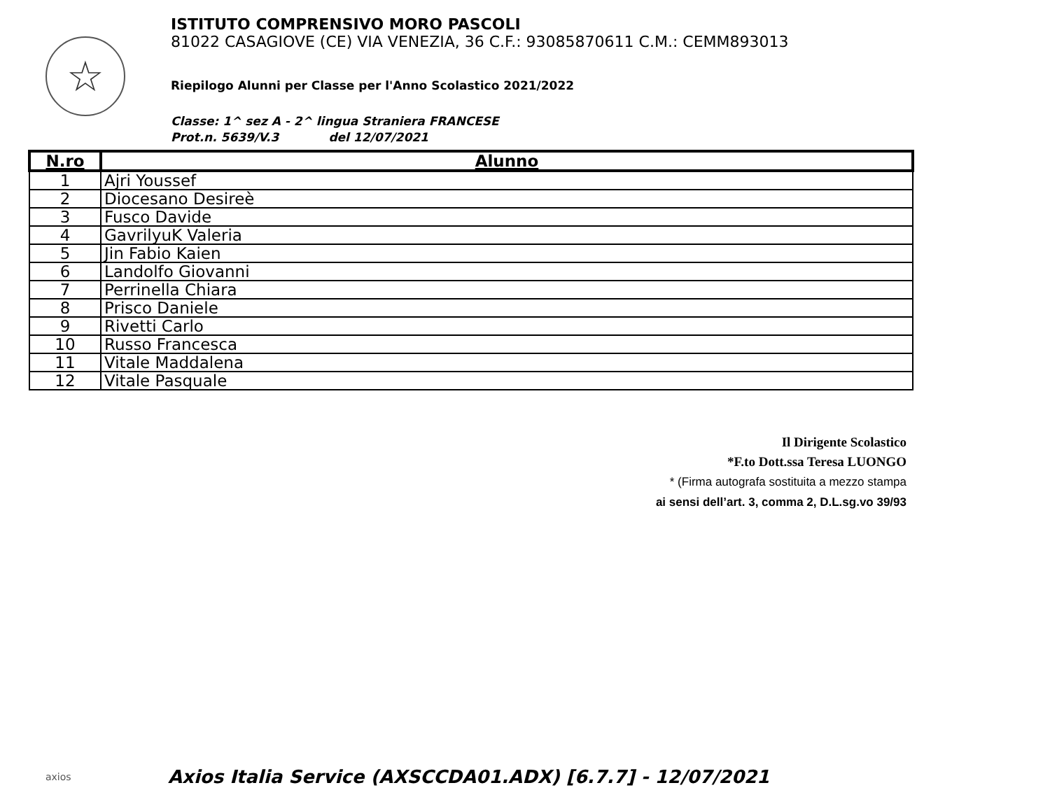☆
ISTITUTO COMPRENSIVO MORO PASCOLI
81022 CASAGIOVE (CE) VIA VENEZIA, 36 C.F.: 93085870611 C.M.: CEMM893013
Riepilogo Alunni per Classe per l'Anno Scolastico 2021/2022
Classe: 1^ sez A - 2^ lingua Straniera FRANCESE
Prot.n. 5639/V.3 del 12/07/2021
| N.ro | Alunno |
| --- | --- |
| 1 | Ajri Youssef |
| 2 | Diocesano Desireè |
| 3 | Fusco Davide |
| 4 | GavrilyuK Valeria |
| 5 | Jin Fabio Kaien |
| 6 | Landolfo Giovanni |
| 7 | Perrinella Chiara |
| 8 | Prisco Daniele |
| 9 | Rivetti Carlo |
| 10 | Russo Francesca |
| 11 | Vitale Maddalena |
| 12 | Vitale Pasquale |
Il Dirigente Scolastico
*F.to Dott.ssa Teresa LUONGO
* (Firma autografa sostituita a mezzo stampa
ai sensi dell’art. 3, comma 2, D.L.sg.vo 39/93
axios Axios Italia Service (AXSCCDA01.ADX) [6.7.7] - 12/07/2021